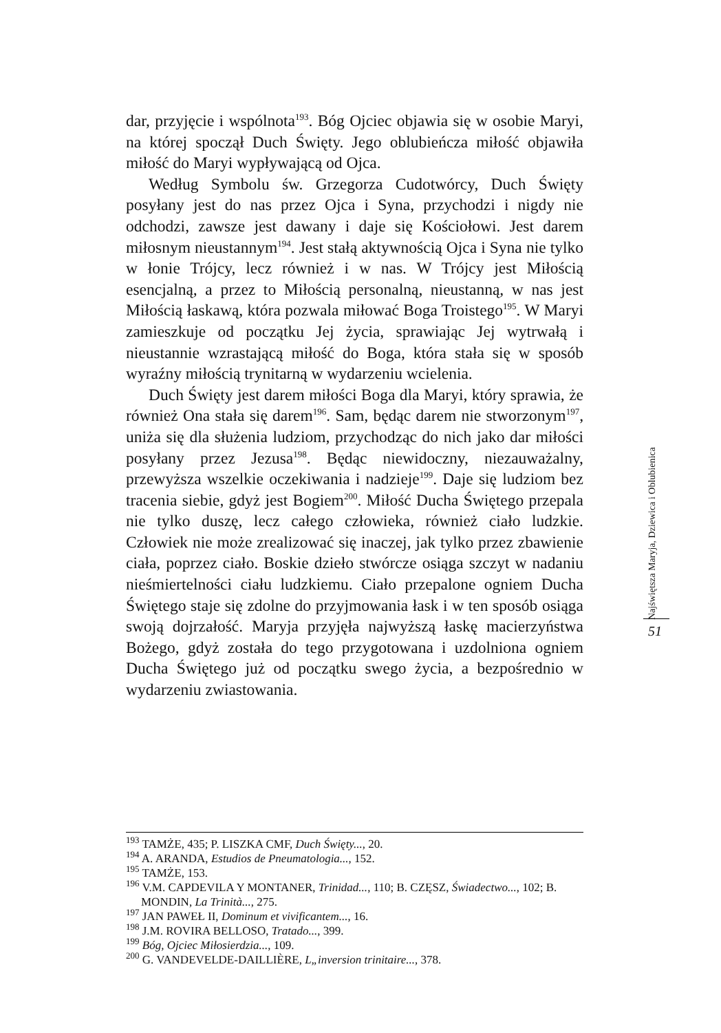dar, przyjęcie i wspólnota<sup>193</sup>. Bóg Ojciec objawia się w osobie Maryi, na której spoczął Duch Święty. Jego oblubieńcza miłość objawiła miłość do Maryi wypływającą od Ojca.
Według Symbolu św. Grzegorza Cudotwórcy, Duch Święty posyłany jest do nas przez Ojca i Syna, przychodzi i nigdy nie odchodzi, zawsze jest dawany i daje się Kościołowi. Jest darem miłosnym nieustannym<sup>194</sup>. Jest stałą aktywnością Ojca i Syna nie tylko w łonie Trójcy, lecz również i w nas. W Trójcy jest Miłością esencjalną, a przez to Miłością personalną, nieustanną, w nas jest Miłością łaskawą, która pozwala miłować Boga Troistego<sup>195</sup>. W Maryi zamieszkuje od początku Jej życia, sprawiając Jej wytrwałą i nieustannie wzrastającą miłość do Boga, która stała się w sposób wyraźny miłością trynitarną w wydarzeniu wcielenia.
Duch Święty jest darem miłości Boga dla Maryi, który sprawia, że również Ona stała się darem<sup>196</sup>. Sam, będąc darem nie stworzonym<sup>197</sup>, uniża się dla służenia ludziom, przychodząc do nich jako dar miłości posyłany przez Jezusa<sup>198</sup>. Będąc niewidoczny, niezauważalny, przewyższa wszelkie oczekiwania i nadzieje<sup>199</sup>. Daje się ludziom bez tracenia siebie, gdyż jest Bogiem<sup>200</sup>. Miłość Ducha Świętego przepala nie tylko duszę, lecz całego człowieka, również ciało ludzkie. Człowiek nie może zrealizować się inaczej, jak tylko przez zbawienie ciała, poprzez ciało. Boskie dzieło stwórcze osiąga szczyt w nadaniu nieśmiertelności ciału ludzkiemu. Ciało przepalone ogniem Ducha Świętego staje się zdolne do przyjmowania łask i w ten sposób osiąga swoją dojrzałość. Maryja przyjęła najwyższą łaskę macierzyństwa Bożego, gdyż została do tego przygotowana i uzdolniona ogniem Ducha Świętego już od początku swego życia, a bezpośrednio w wydarzeniu zwiastowania.
Najświętsza Maryja, Dziewica i Oblubienica
51
<sup>193</sup> TAMŻE, 435; P. LISZKA CMF, Duch Święty..., 20.
<sup>194</sup> A. ARANDA, Estudios de Pneumatologia..., 152.
<sup>195</sup> TAMŻE, 153.
<sup>196</sup> V.M. CAPDEVILA Y MONTANER, Trinidad..., 110; B. CZĘSZ, Świadectwo..., 102; B. MONDIN, La Trinità..., 275.
<sup>197</sup> JAN PAWEŁ II, Dominum et vivificantem..., 16.
<sup>198</sup> J.M. ROVIRA BELLOSO, Tratado..., 399.
<sup>199</sup> Bóg, Ojciec Miłosierdzia..., 109.
<sup>200</sup> G. VANDEVELDE-DAILLIÈRE, L„inversion trinitaire..., 378.